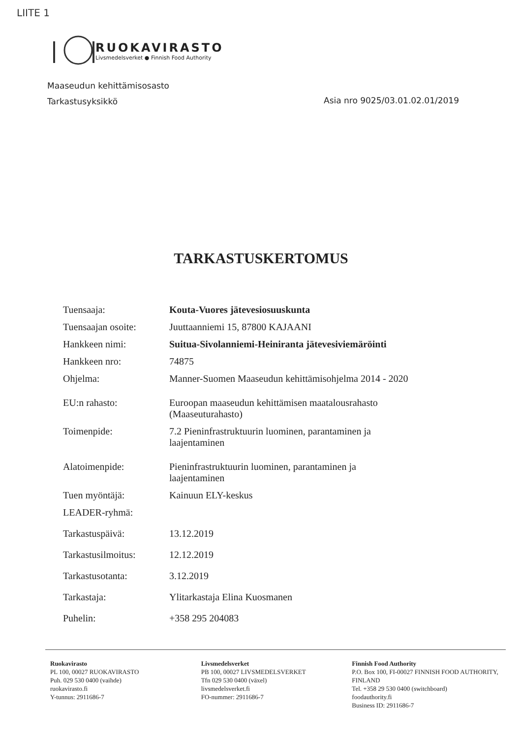LIITE 1
RUOKAVIRASTO
Livsmedelsverket ● Finnish Food Authority
Maaseudun kehittämisosasto
Tarkastusyksikkö
Asia nro 9025/03.01.02.01/2019
TARKASTUSKERTOMUS
| Tuensaaja: | Kouta-Vuores jätevesiosuuskunta |
| Tuensaajan osoite: | Juuttaanniemi 15, 87800 KAJAANI |
| Hankkeen nimi: | Suitua-Sivolanniemi-Heiniranta jätevesiviemäröinti |
| Hankkeen nro: | 74875 |
| Ohjelma: | Manner-Suomen Maaseudun kehittämisohjelma 2014 - 2020 |
| EU:n rahasto: | Euroopan maaseudun kehittämisen maatalousrahasto (Maaseuturahasto) |
| Toimenpide: | 7.2 Pieninfrastruktuurin luominen, parantaminen ja laajentaminen |
| Alatoimenpide: | Pieninfrastruktuurin luominen, parantaminen ja laajentaminen |
| Tuen myöntäjä: | Kainuun ELY-keskus |
| LEADER-ryhmä: | |
| Tarkastuspäivä: | 13.12.2019 |
| Tarkastusilmoitus: | 12.12.2019 |
| Tarkastusotanta: | 3.12.2019 |
| Tarkastaja: | Ylitarkastaja Elina Kuosmanen |
| Puhelin: | +358 295 204083 |
Ruokavirasto
PL 100, 00027 RUOKAVIRASTO
Puh. 029 530 0400 (vaihde)
ruokavirasto.fi
Y-tunnus: 2911686-7
Livsmedelsverket
PB 100, 00027 LIVSMEDELSVERKET
Tfn 029 530 0400 (växel)
livsmedelsverket.fi
FO-nummer: 2911686-7
Finnish Food Authority
P.O. Box 100, FI-00027 FINNISH FOOD AUTHORITY, FINLAND
Tel. +358 29 530 0400 (switchboard)
foodauthority.fi
Business ID: 2911686-7